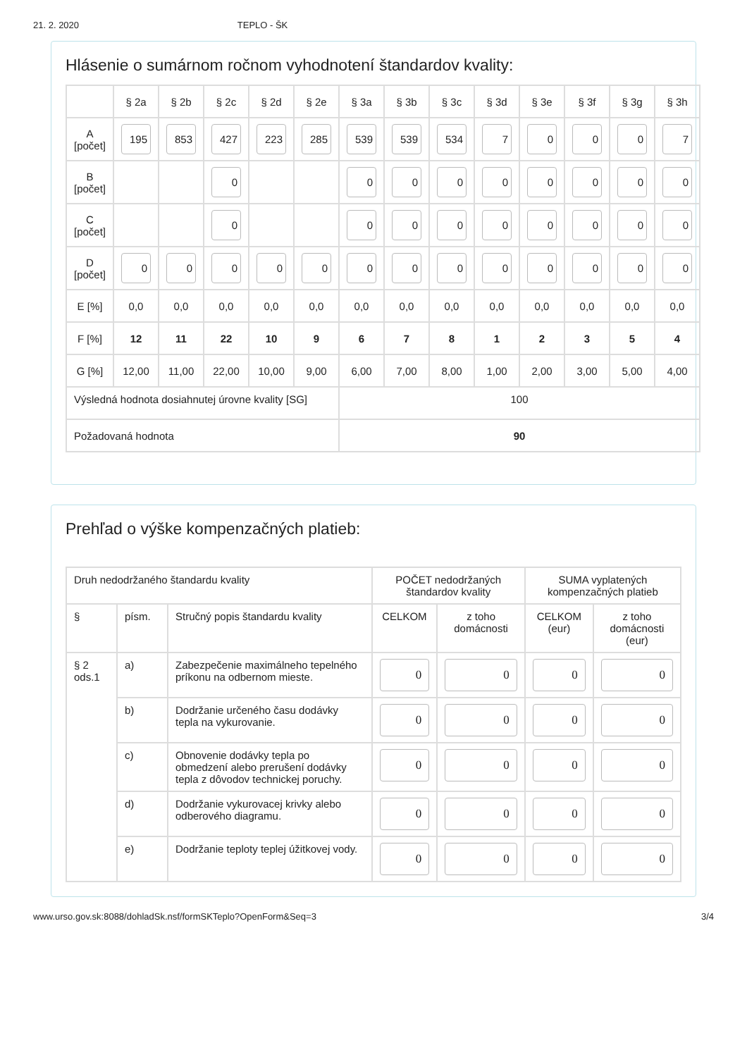21. 2. 2020 TEPLO - ŠK
Hlásenie o sumárnom ročnom vyhodnotení štandardov kvality:
| | § 2a | § 2b | § 2c | § 2d | § 2e | § 3a | § 3b | § 3c | § 3d | § 3e | § 3f | § 3g | § 3h |
| --- | --- | --- | --- | --- | --- | --- | --- | --- | --- | --- | --- | --- | --- |
| A [počet] | 195 | 853 | 427 | 223 | 285 | 539 | 539 | 534 | 7 | 0 | 0 | 0 | 7 |
| B [počet] | | | 0 | | | 0 | 0 | 0 | 0 | 0 | 0 | 0 | 0 |
| C [počet] | | | 0 | | | 0 | 0 | 0 | 0 | 0 | 0 | 0 | 0 |
| D [počet] | 0 | 0 | 0 | 0 | 0 | 0 | 0 | 0 | 0 | 0 | 0 | 0 | 0 |
| E [%] | 0,0 | 0,0 | 0,0 | 0,0 | 0,0 | 0,0 | 0,0 | 0,0 | 0,0 | 0,0 | 0,0 | 0,0 | 0,0 |
| F [%] | 12 | 11 | 22 | 10 | 9 | 6 | 7 | 8 | 1 | 2 | 3 | 5 | 4 |
| G [%] | 12,00 | 11,00 | 22,00 | 10,00 | 9,00 | 6,00 | 7,00 | 8,00 | 1,00 | 2,00 | 3,00 | 5,00 | 4,00 |
| Výsledná hodnota dosiahnutej úrovne kvality [SG] | | | | | | 100 | | | | | | | |
| Požadovaná hodnota | | | | | | 90 | | | | | | | |
Prehľad o výške kompenzačných platieb:
| Druh nedodržaného štandardu kvality | | | POČET nedodržaných štandardov kvality | | SUMA vyplatených kompenzačných platieb | |
| --- | --- | --- | --- | --- | --- | --- |
| § | písm. | Stručný popis štandardu kvality | CELKOM | z toho domácnosti | CELKOM (eur) | z toho domácnosti (eur) |
| § 2 ods.1 | a) | Zabezpečenie maximálneho tepelného príkonu na odbernom mieste. | 0 | 0 | 0 | 0 |
| | b) | Dodržanie určeného času dodávky tepla na vykurovanie. | 0 | 0 | 0 | 0 |
| | c) | Obnovenie dodávky tepla po obmedzení alebo prerušení dodávky tepla z dôvodov technickej poruchy. | 0 | 0 | 0 | 0 |
| | d) | Dodržanie vykurovacej krivky alebo odberového diagramu. | 0 | 0 | 0 | 0 |
| | e) | Dodržanie teploty teplej úžitkovej vody. | 0 | 0 | 0 | 0 |
www.urso.gov.sk:8088/dohladSk.nsf/formSKTeplo?OpenForm&Seq=3 3/4